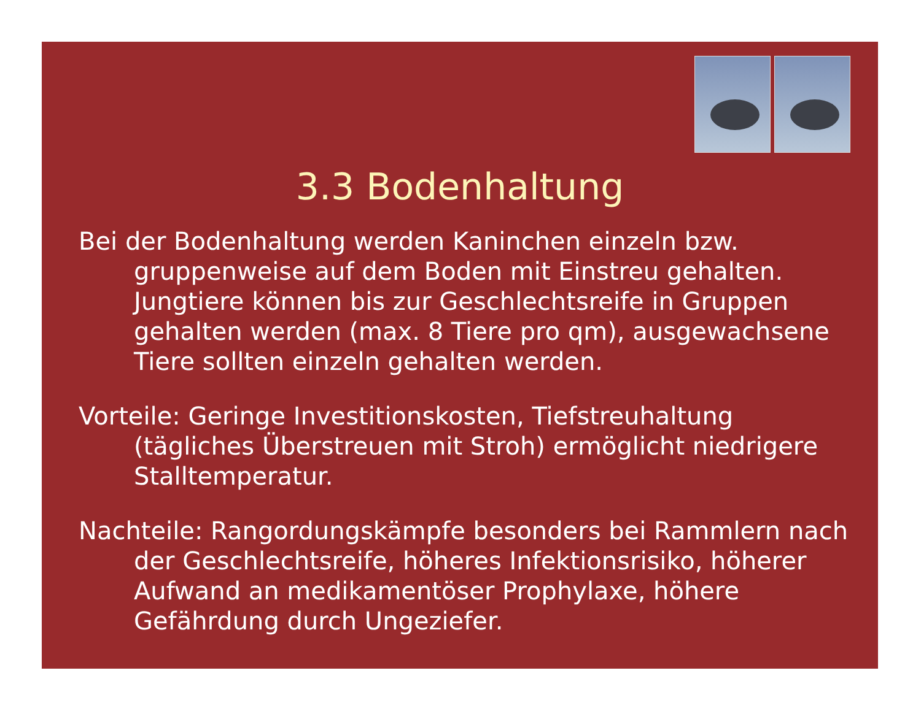3.3 Bodenhaltung
Bei der Bodenhaltung werden Kaninchen einzeln bzw. gruppenweise auf dem Boden mit Einstreu gehalten. Jungtiere können bis zur Geschlechtsreife in Gruppen gehalten werden (max. 8 Tiere pro qm), ausgewachsene Tiere sollten einzeln gehalten werden.
Vorteile: Geringe Investitionskosten, Tiefstreuhaltung (tägliches Überstreuen mit Stroh) ermöglicht niedrigere Stalltemperatur.
Nachteile: Rangordungskämpfe besonders bei Rammlern nach der Geschlechtsreife, höheres Infektionsrisiko, höherer Aufwand an medikamentöser Prophylaxe, höhere Gefährdung durch Ungeziefer.